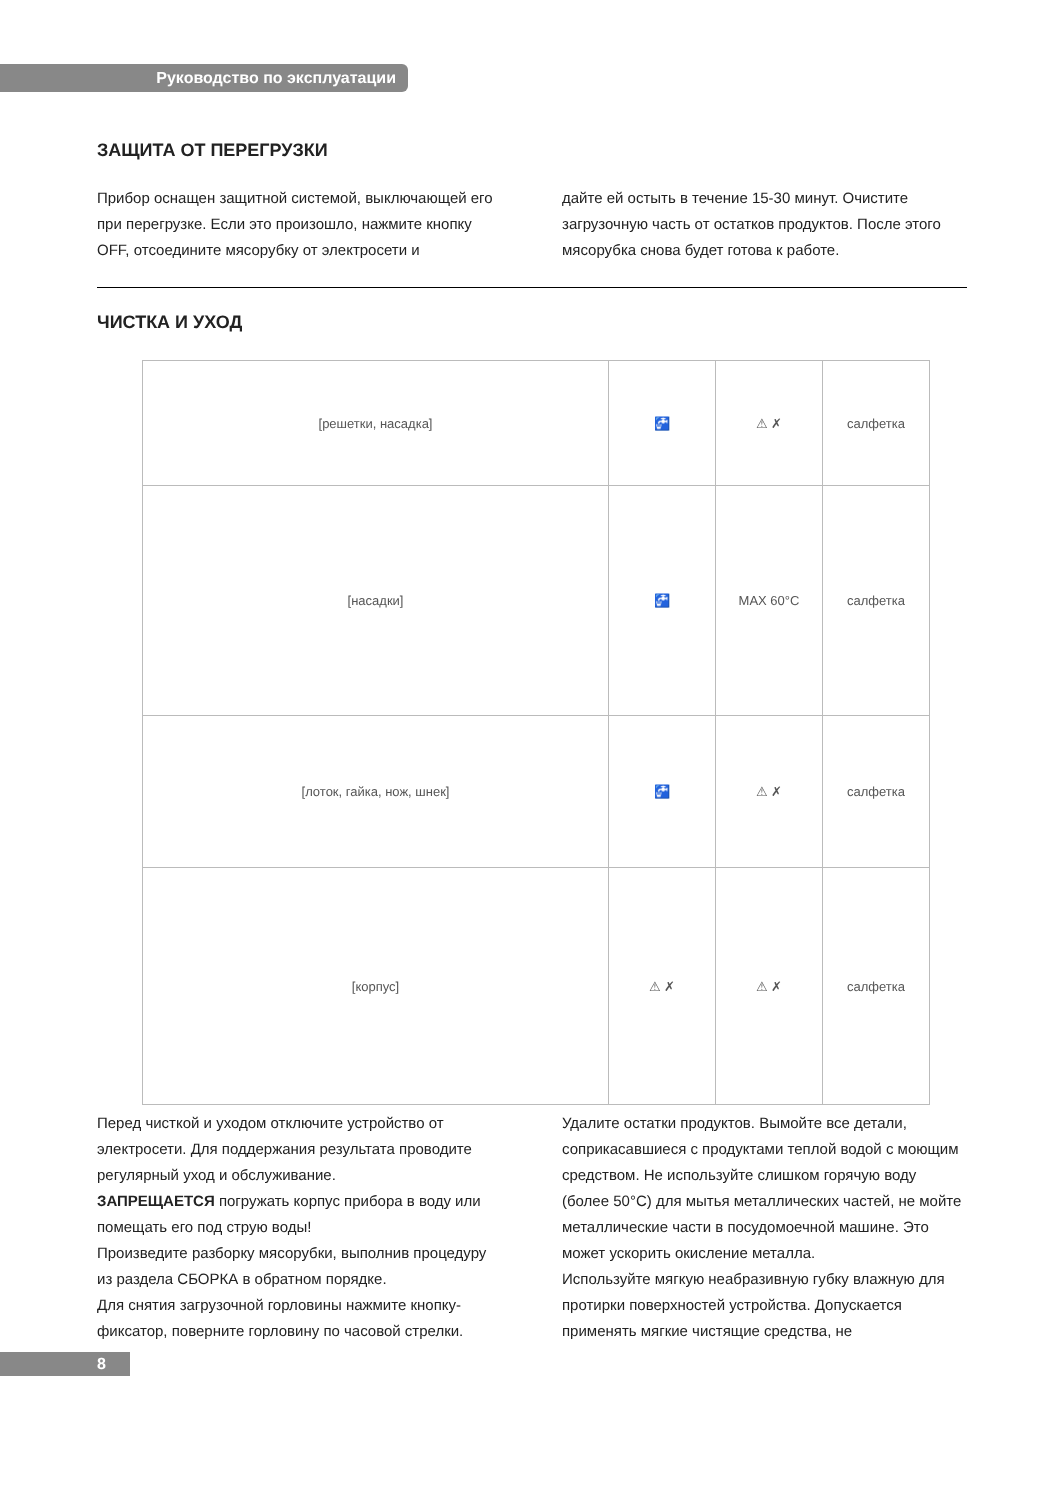Руководство по эксплуатации
ЗАЩИТА ОТ ПЕРЕГРУЗКИ
Прибор оснащен защитной системой, выключающей его при перегрузке. Если это произошло, нажмите кнопку OFF, отсоедините мясорубку от электросети и
дайте ей остыть в течение 15-30 минут. Очистите загрузочную часть от остатков продуктов. После этого мясорубка снова будет готова к работе.
ЧИСТКА И УХОД
| [решетки, насадка] | 🚰 | ⚠ ✗ | салфетка |
| [насадки] | 🚰 | MAX 60°C | салфетка |
| [лоток, гайка, нож, шнек] | 🚰 | ⚠ ✗ | салфетка |
| [корпус] | ⚠ ✗ | ⚠ ✗ | салфетка |
Перед чисткой и уходом отключите устройство от электросети. Для поддержания результата проводите регулярный уход и обслуживание.
ЗАПРЕЩАЕТСЯ погружать корпус прибора в воду или помещать его под струю воды!
Произведите разборку мясорубки, выполнив процедуру из раздела СБОРКА в обратном порядке.
Для снятия загрузочной горловины нажмите кнопку-фиксатор, поверните горловину по часовой стрелки.
Удалите остатки продуктов. Вымойте все детали, соприкасавшиеся с продуктами теплой водой с моющим средством. Не используйте слишком горячую воду (более 50°С) для мытья металлических частей, не мойте металлические части в посудомоечной машине. Это может ускорить окисление металла.
Используйте мягкую неабразивную губку влажную для протирки поверхностей устройства. Допускается применять мягкие чистящие средства, не
8